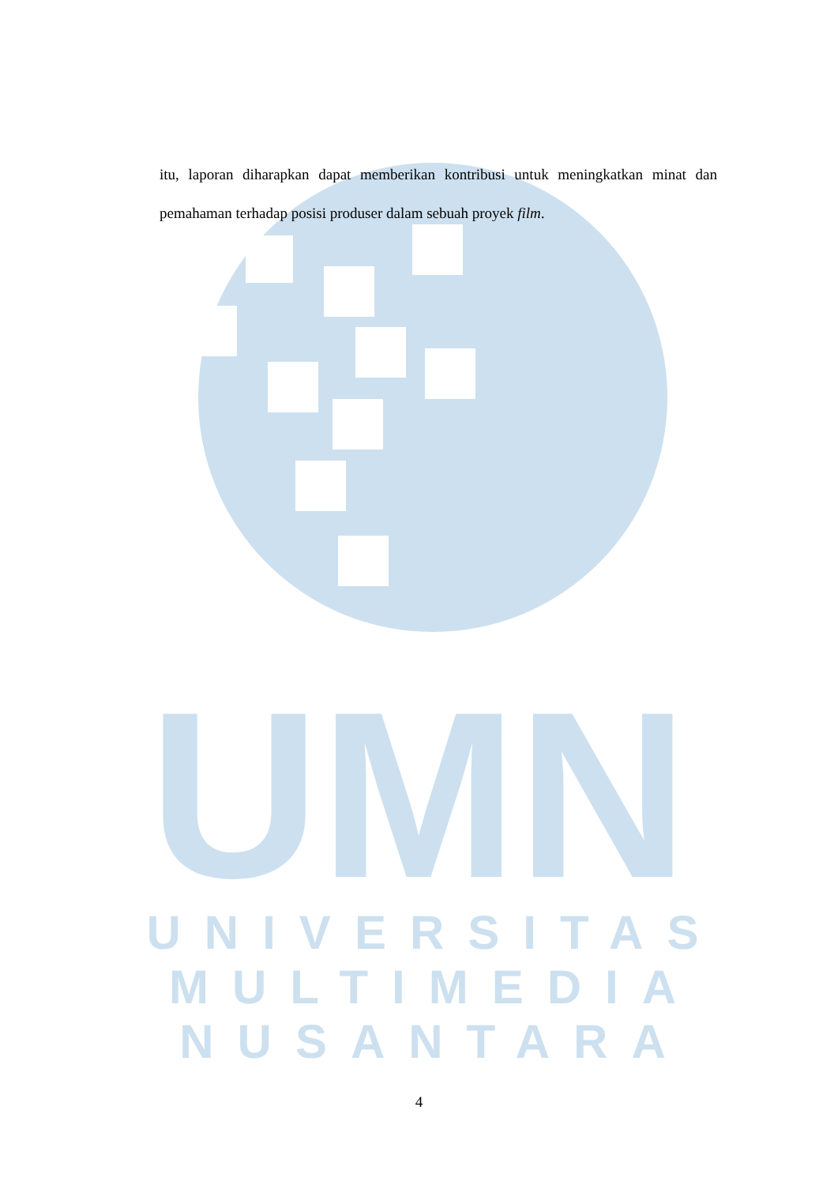UMN
UNIVERSITAS
MULTIMEDIA
NUSANTARA
itu, laporan diharapkan dapat memberikan kontribusi untuk meningkatkan minat dan pemahaman terhadap posisi produser dalam sebuah proyek film.
4